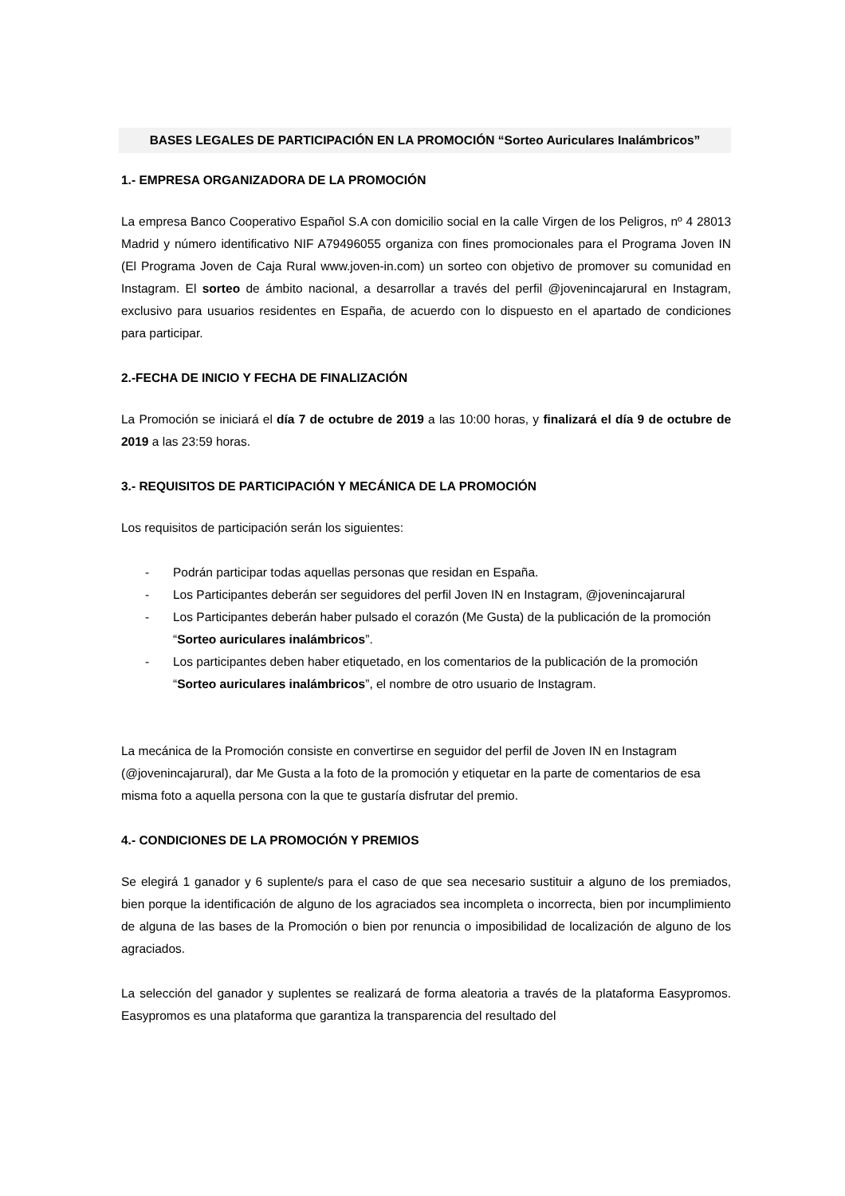BASES LEGALES DE PARTICIPACIÓN EN LA PROMOCIÓN “Sorteo Auriculares Inalámbricos”
1.- EMPRESA ORGANIZADORA DE LA PROMOCIÓN
La empresa Banco Cooperativo Español S.A con domicilio social en la calle Virgen de los Peligros, nº 4 28013 Madrid y número identificativo NIF A79496055 organiza con fines promocionales para el Programa Joven IN (El Programa Joven de Caja Rural www.joven-in.com) un sorteo con objetivo de promover su comunidad en Instagram. El sorteo de ámbito nacional, a desarrollar a través del perfil @jovenincajarural en Instagram, exclusivo para usuarios residentes en España, de acuerdo con lo dispuesto en el apartado de condiciones para participar.
2.-FECHA DE INICIO Y FECHA DE FINALIZACIÓN
La Promoción se iniciará el día 7 de octubre de 2019 a las 10:00 horas, y finalizará el día 9 de octubre de 2019 a las 23:59 horas.
3.- REQUISITOS DE PARTICIPACIÓN Y MECÁNICA DE LA PROMOCIÓN
Los requisitos de participación serán los siguientes:
- Podrán participar todas aquellas personas que residan en España.
- Los Participantes deberán ser seguidores del perfil Joven IN en Instagram, @jovenincajarural
- Los Participantes deberán haber pulsado el corazón (Me Gusta) de la publicación de la promoción “Sorteo auriculares inalámbricos”.
- Los participantes deben haber etiquetado, en los comentarios de la publicación de la promoción “Sorteo auriculares inalámbricos”, el nombre de otro usuario de Instagram.
La mecánica de la Promoción consiste en convertirse en seguidor del perfil de Joven IN en Instagram (@jovenincajarural), dar Me Gusta a la foto de la promoción y etiquetar en la parte de comentarios de esa misma foto a aquella persona con la que te gustaría disfrutar del premio.
4.- CONDICIONES DE LA PROMOCIÓN Y PREMIOS
Se elegirá 1 ganador y 6 suplente/s para el caso de que sea necesario sustituir a alguno de los premiados, bien porque la identificación de alguno de los agraciados sea incompleta o incorrecta, bien por incumplimiento de alguna de las bases de la Promoción o bien por renuncia o imposibilidad de localización de alguno de los agraciados.
La selección del ganador y suplentes se realizará de forma aleatoria a través de la plataforma Easypromos. Easypromos es una plataforma que garantiza la transparencia del resultado del